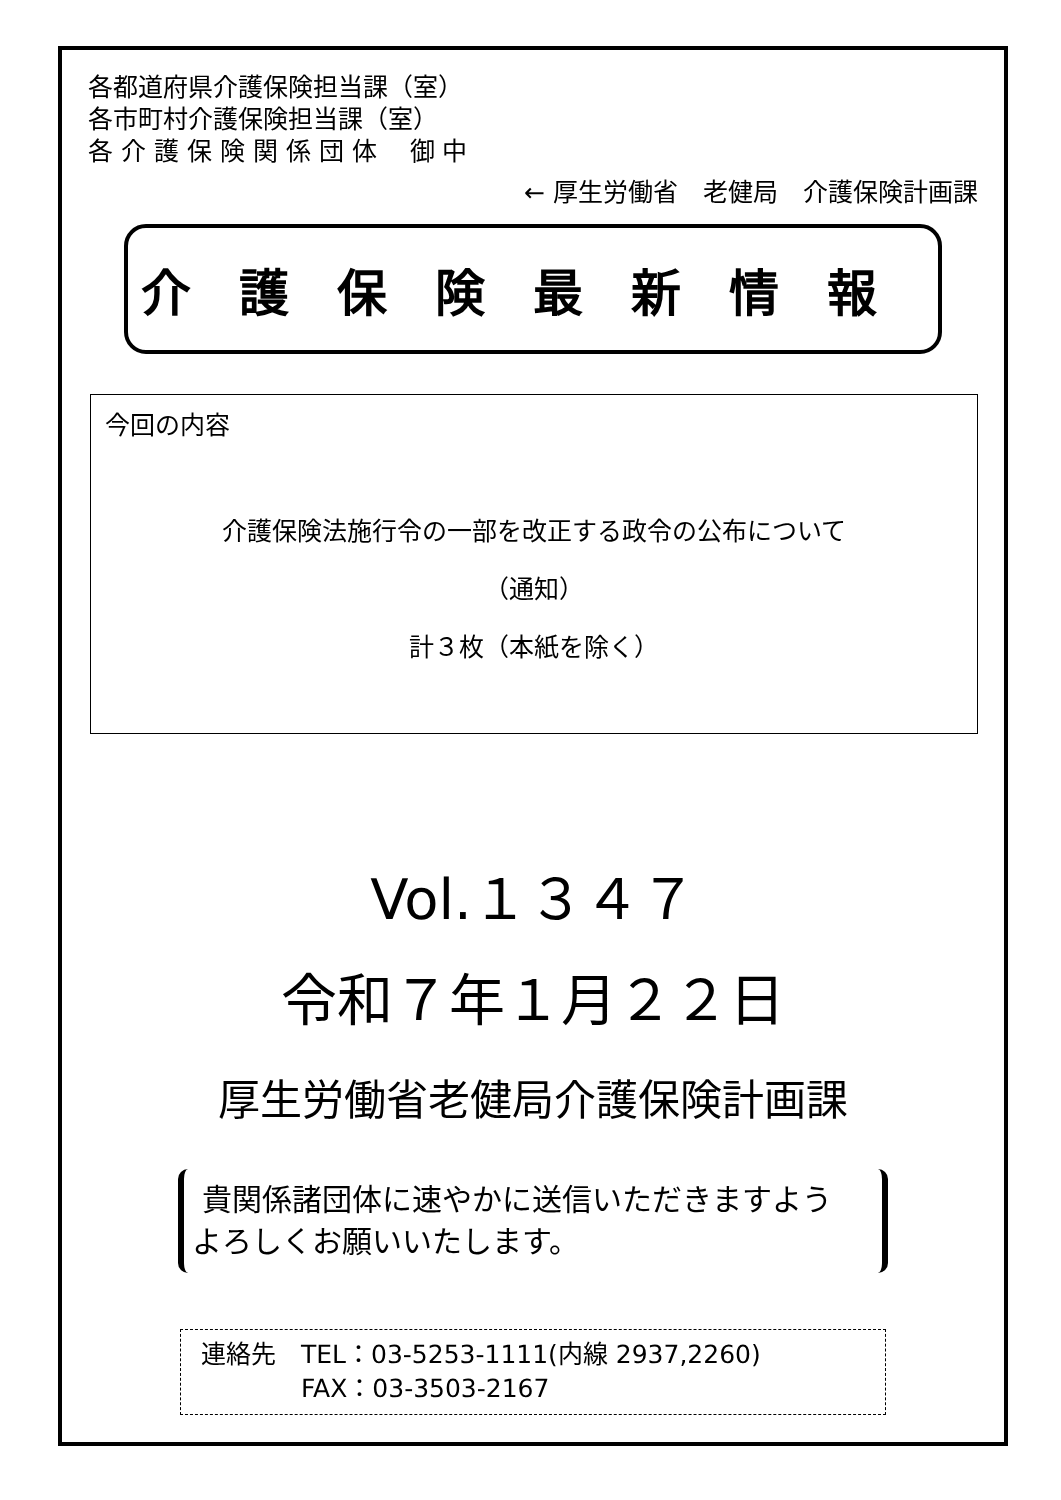各都道府県介護保険担当課（室）
各市町村介護保険担当課（室）
各 介 護 保 険 関 係 団 体　 御 中
← 厚生労働省　老健局　介護保険計画課
介護保険最新情報
今回の内容
介護保険法施行令の一部を改正する政令の公布について
（通知）
計３枚（本紙を除く）
Vol.１３４７
令和７年１月２２日
厚生労働省老健局介護保険計画課
貴関係諸団体に速やかに送信いただきますよう
よろしくお願いいたします。
連絡先　TEL：03-5253-1111(内線 2937,2260)
　　　　FAX：03-3503-2167